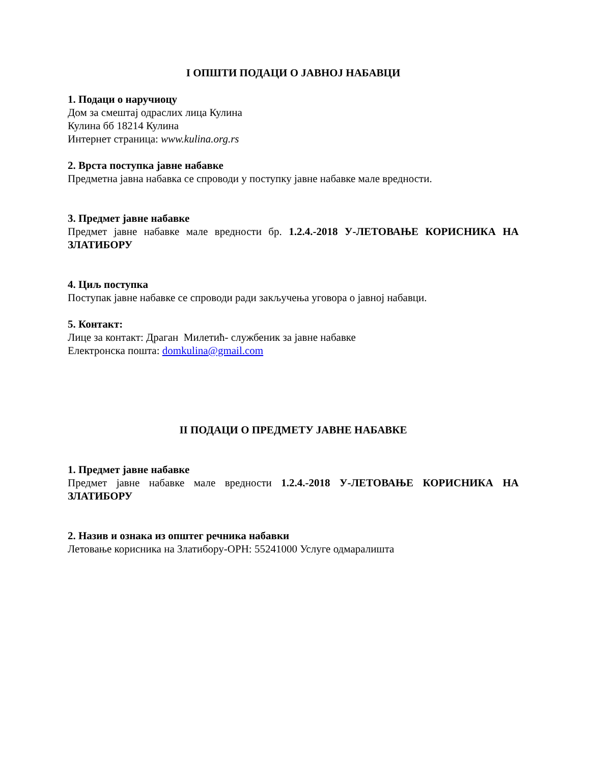I ОПШТИ ПОДАЦИ О ЈАВНОЈ НАБАВЦИ
1. Подаци о наручиоцу
Дом за смештај одраслих лица Кулина
Кулина бб 18214 Кулина
Интернет страница: www.kulina.org.rs
2. Врста поступка јавне набавке
Предметна јавна набавка се спроводи у поступку јавне набавке мале вредности.
3. Предмет јавне набавке
Предмет јавне набавке мале вредности бр. 1.2.4.-2018 У-ЛЕТОВАЊЕ КОРИСНИКА НА ЗЛАТИБОРУ
4. Циљ поступка
Поступак јавне набавке се спроводи ради закључења уговора о јавној набавци.
5. Контакт:
Лице за контакт: Драган Милетић- службеник за јавне набавке
Електронска пошта: domkulina@gmail.com
II ПОДАЦИ О ПРЕДМЕТУ ЈАВНЕ НАБАВКЕ
1. Предмет јавне набавке
Предмет јавне набавке мале вредности 1.2.4.-2018 У-ЛЕТОВАЊЕ КОРИСНИКА НА ЗЛАТИБОРУ
2. Назив и ознака из општег речника набавки
Летовање корисника на Златибору-ОРН: 55241000 Услуге одмаралишта